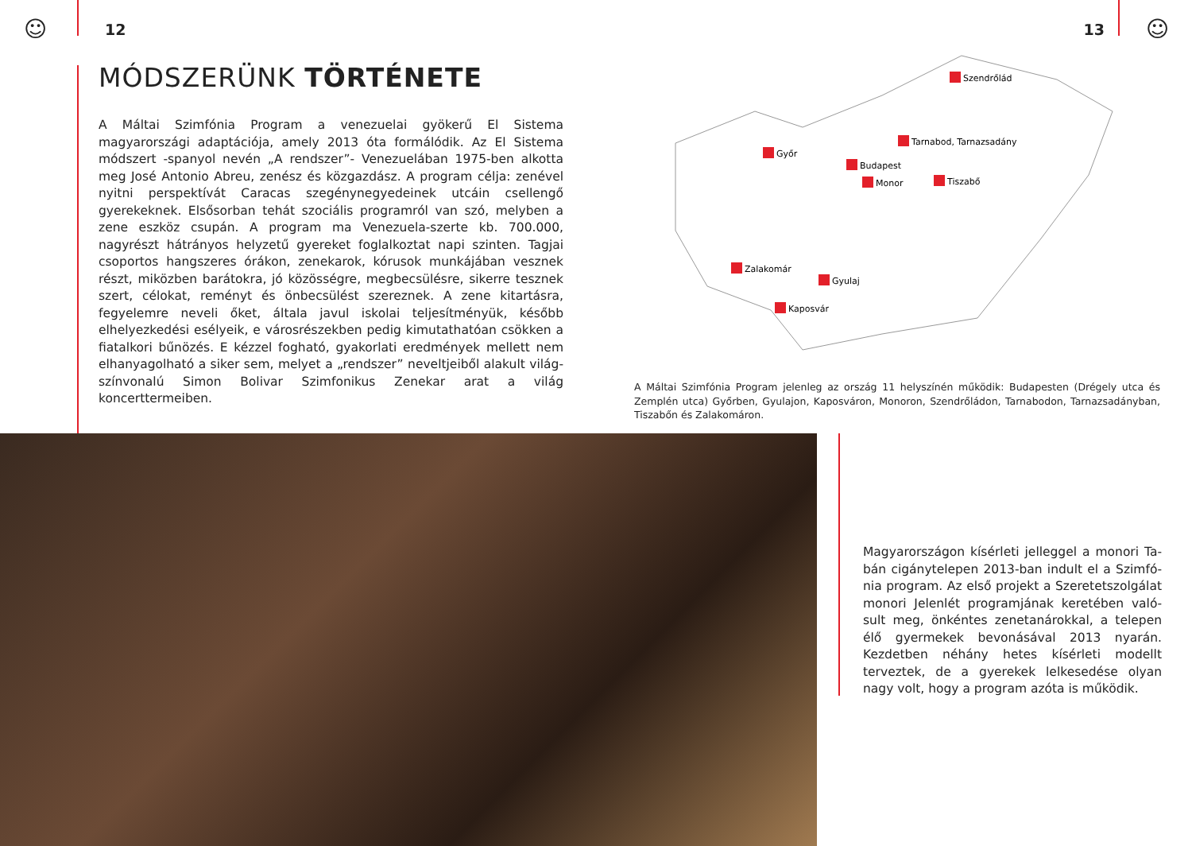☺ ☺
12 13
MÓDSZERÜNK TÖRTÉNETE
A Máltai Szimfónia Program a venezuelai gyökerű El Sistema magyarországi adaptációja, amely 2013 óta formálódik. Az El Sistema módszert -spanyol ne­vén „A rendszer”- Venezuelában 1975-ben alkotta meg José Antonio Abreu, zenész és közgazdász. A program célja: zenével nyitni perspektívát Caracas szegénynegyedeinek utcáin csellengő gyerekeknek. Elsősorban tehát szoci­ális programról van szó, melyben a zene eszköz csupán. A program ma Ven­ezuela-szerte kb. 700.000, nagyrészt hátrányos helyzetű gyereket foglal­koztat napi szinten. Tagjai csoportos hangszeres órákon, zenekarok, kórusok munkájában vesznek részt, miközben barátokra, jó közösségre, megbecsülés­re, sikerre tesznek szert, célokat, reményt és önbecsülést szereznek. A zene kitartásra, fegyelemre neveli őket, általa javul iskolai teljesítményük, később elhelyezkedési esélyeik, e városrészekben pedig kimutathatóan csökken a fiatalkori bűnözés. E kézzel fogható, gyakorlati eredmények mellett nem elhanyagolható a siker sem, melyet a „rendszer” neveltjeiből alakult világ­színvonalú Simon Bolivar Szimfonikus Zenekar arat a világ koncerttermeiben.
Szendrőlád
Tarnabod, Tarnazsadány
Győr
Budapest
Monor
Tiszabő
Zalakomár
Gyulaj
Kaposvár
A Máltai Szimfónia Program jelenleg az ország 11 helyszínén működik: Budapesten (Drégely utca és Zemplén utca) Győrben, Gyulajon, Kaposváron, Monoron, Szendrőládon, Tarnabodon, Tarnazsadányban, Tiszabőn és Zalakomáron.
Magyarországon kísérleti jelleggel a monori Ta­bán cigánytelepen 2013-ban indult el a Szimfó­nia program. Az első projekt a Szeretetszolgálat monori Jelenlét programjának keretében való­sult meg, önkéntes zenetanárokkal, a telepen élő gyermekek bevonásával 2013 nyarán. Kezdet­ben néhány hetes kísérleti modellt terveztek, de a gyerekek lelkesedése olyan nagy volt, hogy a program azóta is működik.